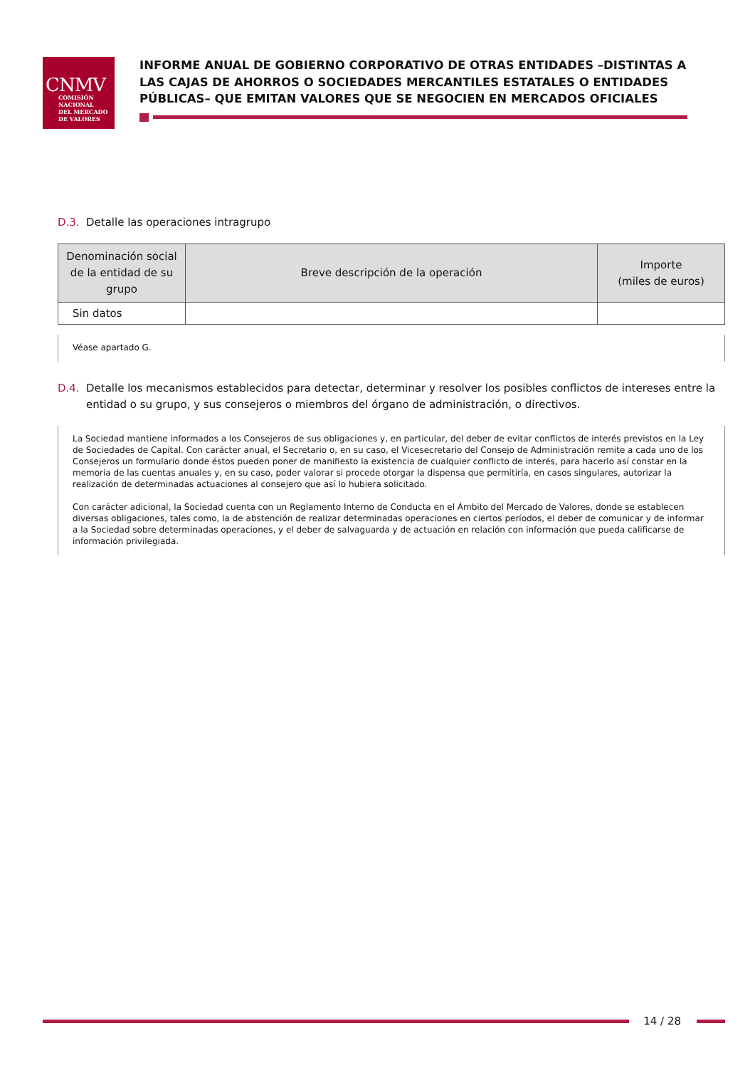CNMV
COMISIÓN
NACIONAL
DEL MERCADO
DE VALORES
INFORME ANUAL DE GOBIERNO CORPORATIVO DE OTRAS ENTIDADES –DISTINTAS A LAS CAJAS DE AHORROS O SOCIEDADES MERCANTILES ESTATALES O ENTIDADES PÚBLICAS– QUE EMITAN VALORES QUE SE NEGOCIEN EN MERCADOS OFICIALES
D.3. Detalle las operaciones intragrupo
| Denominación social de la entidad de su grupo | Breve descripción de la operación | Importe (miles de euros) |
| --- | --- | --- |
| Sin datos | | |
Véase apartado G.
D.4. Detalle los mecanismos establecidos para detectar, determinar y resolver los posibles conflictos de intereses entre la entidad o su grupo, y sus consejeros o miembros del órgano de administración, o directivos.
La Sociedad mantiene informados a los Consejeros de sus obligaciones y, en particular, del deber de evitar conflictos de interés previstos en la Ley de Sociedades de Capital. Con carácter anual, el Secretario o, en su caso, el Vicesecretario del Consejo de Administración remite a cada uno de los Consejeros un formulario donde éstos pueden poner de manifiesto la existencia de cualquier conflicto de interés, para hacerlo así constar en la memoria de las cuentas anuales y, en su caso, poder valorar si procede otorgar la dispensa que permitiría, en casos singulares, autorizar la realización de determinadas actuaciones al consejero que así lo hubiera solicitado.
Con carácter adicional, la Sociedad cuenta con un Reglamento Interno de Conducta en el Ámbito del Mercado de Valores, donde se establecen diversas obligaciones, tales como, la de abstención de realizar determinadas operaciones en ciertos períodos, el deber de comunicar y de informar a la Sociedad sobre determinadas operaciones, y el deber de salvaguarda y de actuación en relación con información que pueda calificarse de información privilegiada.
14 / 28